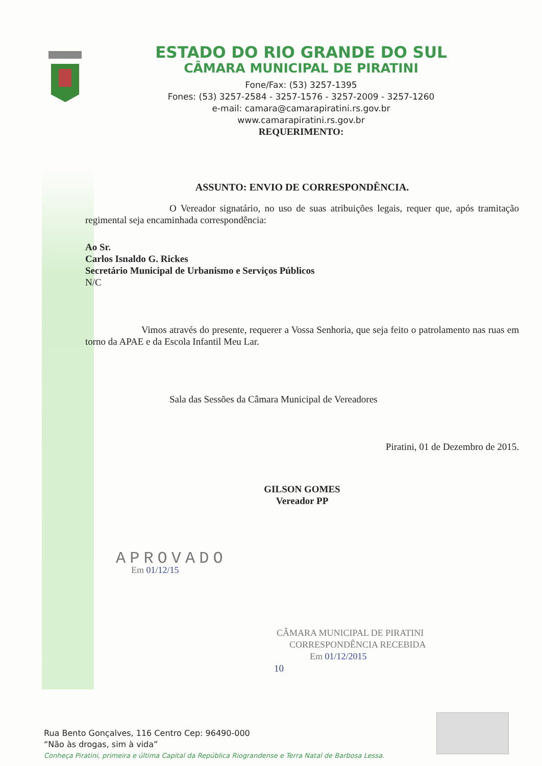ESTADO DO RIO GRANDE DO SUL
CÂMARA MUNICIPAL DE PIRATINI
Fone/Fax: (53) 3257-1395
Fones: (53) 3257-2584 - 3257-1576 - 3257-2009 - 3257-1260
e-mail: camara@camarapiratini.rs.gov.br
www.camarapiratini.rs.gov.br
REQUERIMENTO:
ASSUNTO: ENVIO DE CORRESPONDÊNCIA.
O Vereador signatário, no uso de suas atribuições legais, requer que, após tramitação regimental seja encaminhada correspondência:
Ao Sr.
Carlos Isnaldo G. Rickes
Secretário Municipal de Urbanismo e Serviços Públicos
N/C
Vimos através do presente, requerer a Vossa Senhoria, que seja feito o patrolamento nas ruas em torno da APAE e da Escola Infantil Meu Lar.
Sala das Sessões da Câmara Municipal de Vereadores
Piratini, 01 de Dezembro de 2015.
GILSON GOMES
Vereador PP
APROVADO
Em 01/12/15
CÂMARA MUNICIPAL DE PIRATINI
CORRESPONDÊNCIA RECEBIDA
Em 01/12/2015
10
Rua Bento Gonçalves, 116 Centro Cep: 96490-000
“Não às drogas, sim à vida”
Conheça Piratini, primeira e última Capital da República Riograndense e Terra Natal de Barbosa Lessa.